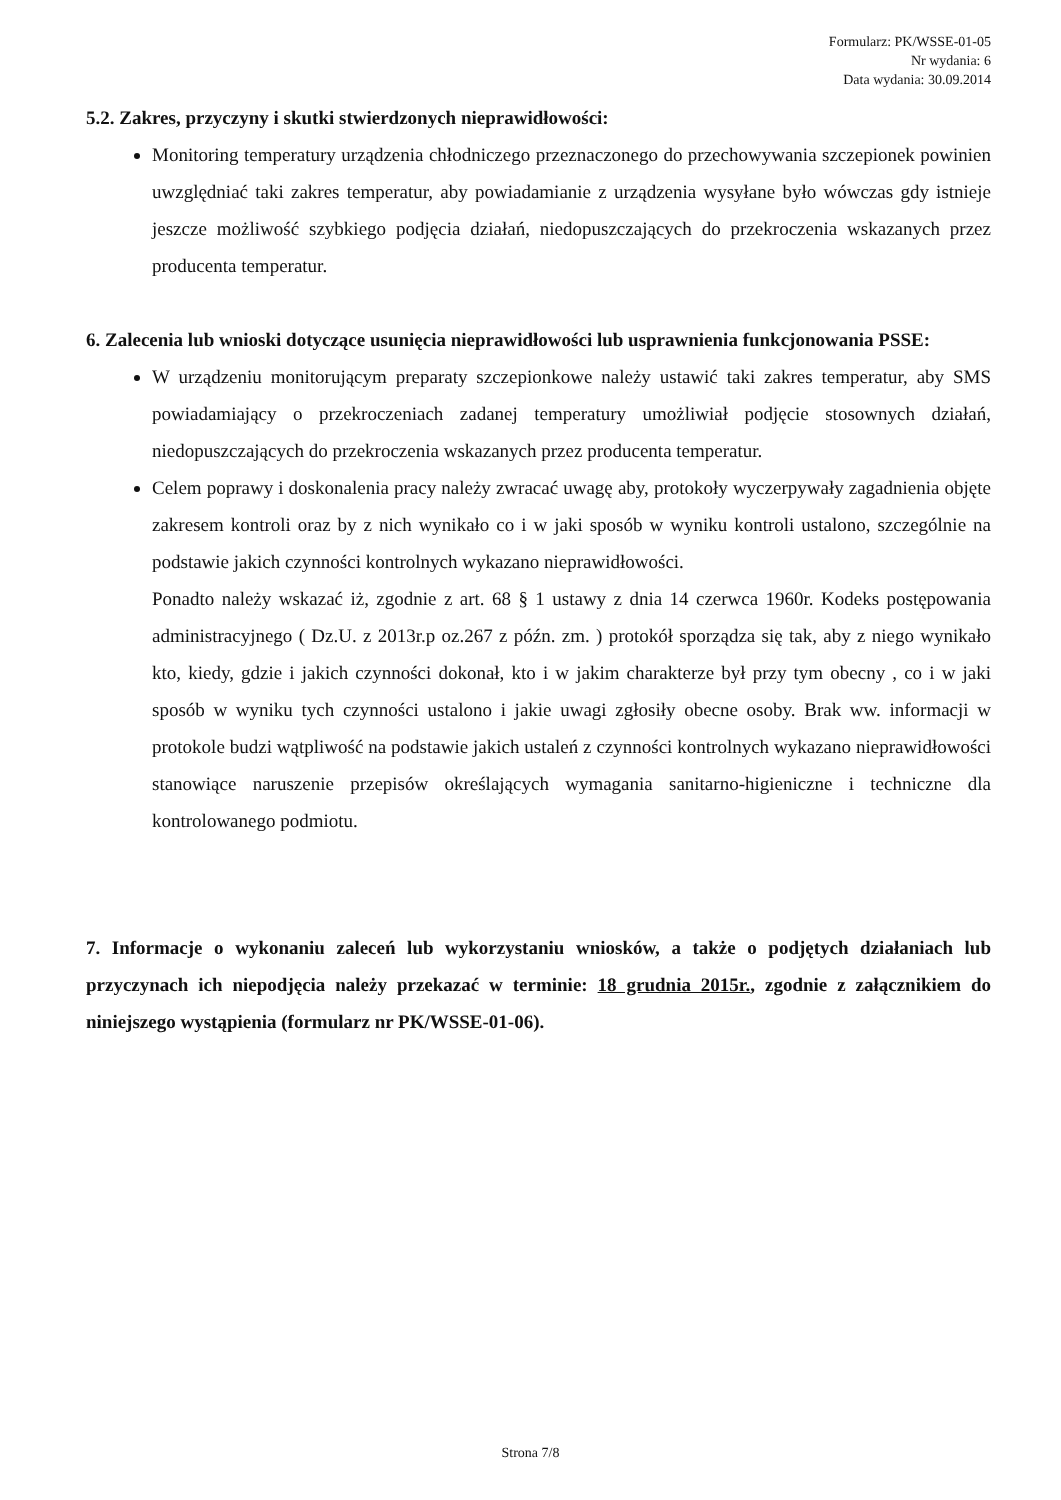Formularz: PK/WSSE-01-05
Nr wydania: 6
Data wydania: 30.09.2014
5.2. Zakres, przyczyny i skutki stwierdzonych nieprawidłowości:
Monitoring temperatury urządzenia chłodniczego przeznaczonego do przechowywania szczepionek powinien uwzględniać taki zakres temperatur, aby powiadamianie z urządzenia wysyłane było wówczas gdy istnieje jeszcze możliwość szybkiego podjęcia działań, niedopuszczających do przekroczenia wskazanych przez producenta temperatur.
6. Zalecenia lub wnioski dotyczące usunięcia nieprawidłowości lub usprawnienia funkcjonowania PSSE:
W urządzeniu monitorującym preparaty szczepionkowe należy ustawić taki zakres temperatur, aby SMS powiadamiający o przekroczeniach zadanej temperatury umożliwiał podjęcie stosownych działań, niedopuszczających do przekroczenia wskazanych przez producenta temperatur.
Celem poprawy i doskonalenia pracy należy zwracać uwagę aby, protokoły wyczerpywały zagadnienia objęte zakresem kontroli oraz by z nich wynikało co i w jaki sposób w wyniku kontroli ustalono, szczególnie na podstawie jakich czynności kontrolnych wykazano nieprawidłowości.
Ponadto należy wskazać iż, zgodnie z art. 68 § 1 ustawy z dnia 14 czerwca 1960r. Kodeks postępowania administracyjnego ( Dz.U. z 2013r.p oz.267 z późn. zm. ) protokół sporządza się tak, aby z niego wynikało kto, kiedy, gdzie i jakich czynności dokonał, kto i w jakim charakterze był przy tym obecny , co i w jaki sposób w wyniku tych czynności ustalono i jakie uwagi zgłosiły obecne osoby. Brak ww. informacji w protokole budzi wątpliwość na podstawie jakich ustaleń z czynności kontrolnych wykazano nieprawidłowości stanowiące naruszenie przepisów określających wymagania sanitarno-higieniczne i techniczne dla kontrolowanego podmiotu.
7. Informacje o wykonaniu zaleceń lub wykorzystaniu wniosków, a także o podjętych działaniach lub przyczynach ich niepodjęcia należy przekazać w terminie: 18 grudnia 2015r., zgodnie z załącznikiem do niniejszego wystąpienia (formularz nr PK/WSSE-01-06).
Strona 7/8